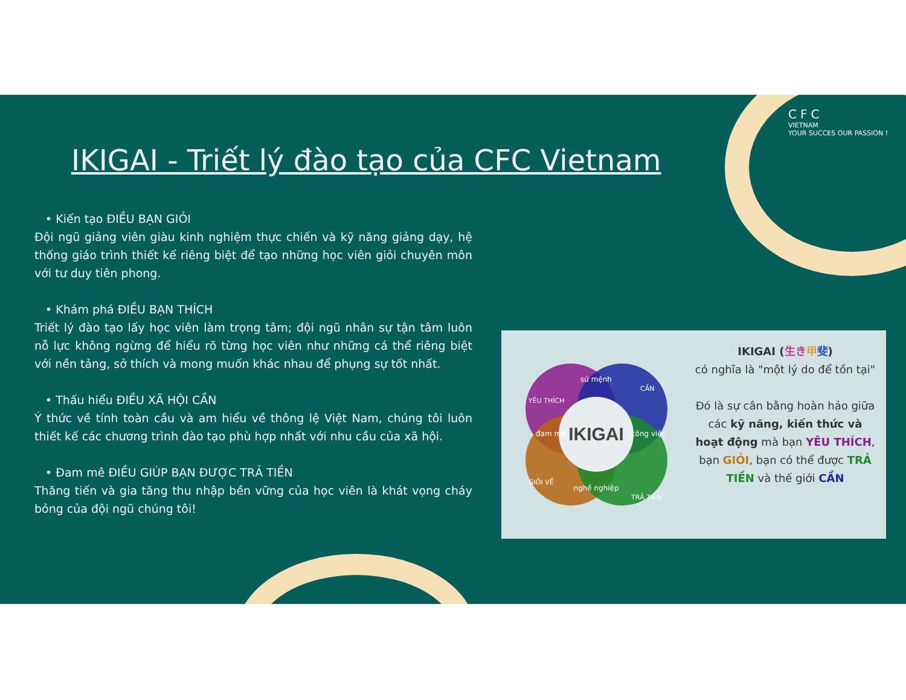CFC
VIETNAM
YOUR SUCCES OUR PASSION !
IKIGAI - Triết lý đào tạo của CFC Vietnam
• Kiến tạo ĐIỀU BẠN GIỎI
Đội ngũ giảng viên giàu kinh nghiệm thực chiến và kỹ năng giảng dạy, hệ thống giáo trình thiết kế riêng biệt để tạo những học viên giỏi chuyên môn với tư duy tiên phong.
• Khám phá ĐIỀU BẠN THÍCH
Triết lý đào tạo lấy học viên làm trọng tâm; đội ngũ nhân sự tận tâm luôn nỗ lực không ngừng để hiểu rõ từng học viên như những cá thể riêng biệt với nền tảng, sở thích và mong muốn khác nhau để phụng sự tốt nhất.
• Thấu hiểu ĐIỀU XÃ HỘI CẦN
Ý thức về tính toàn cầu và am hiểu về thông lệ Việt Nam, chúng tôi luôn thiết kế các chương trình đào tạo phù hợp nhất với nhu cầu của xã hội.
• Đam mê ĐIỀU GIÚP BẠN ĐƯỢC TRẢ TIỀN
Thăng tiến và gia tăng thu nhập bền vững của học viên là khát vọng cháy bỏng của đội ngũ chúng tôi!
IKIGAI
sứ mệnh
đam mê
công việc
nghề nghiệp
YÊU THÍCH
CẦN
GIỎI VỀ
TRẢ TIỀN
IKIGAI (生き 甲斐)
có nghĩa là "một lý do để tồn tại"
Đó là sự cân bằng hoàn hảo giữa các kỹ năng, kiến thức và hoạt động mà bạn YÊU THÍCH, bạn GIỎI, bạn có thể được TRẢ TIỀN và thế giới CẦN